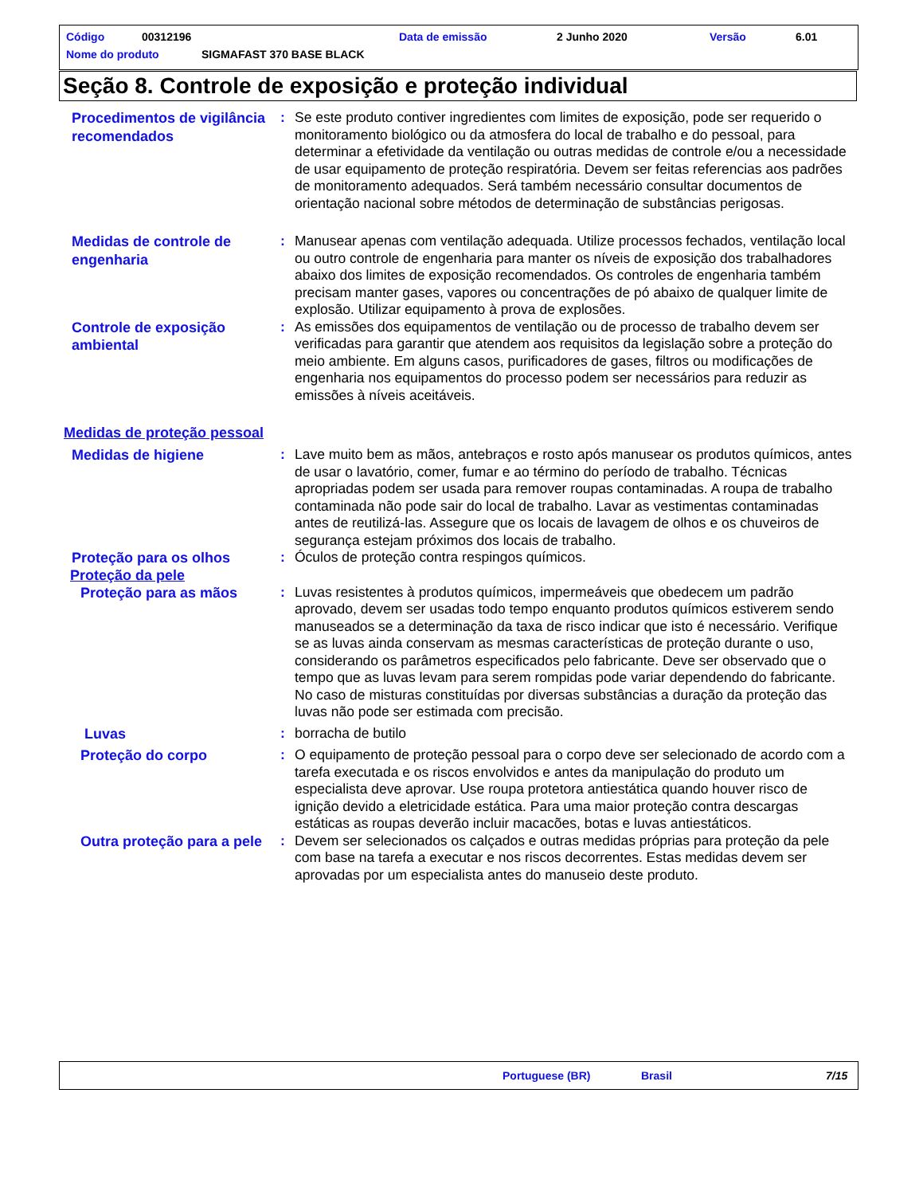Código 00312196 Data de emissão 2 Junho 2020 Versão 6.01
Nome do produto SIGMAFAST 370 BASE BLACK
Seção 8. Controle de exposição e proteção individual
Procedimentos de vigilância recomendados
: Se este produto contiver ingredientes com limites de exposição, pode ser requerido o monitoramento biológico ou da atmosfera do local de trabalho e do pessoal, para determinar a efetividade da ventilação ou outras medidas de controle e/ou a necessidade de usar equipamento de proteção respiratória. Devem ser feitas referencias aos padrões de monitoramento adequados. Será também necessário consultar documentos de orientação nacional sobre métodos de determinação de substâncias perigosas.
Medidas de controle de engenharia
: Manusear apenas com ventilação adequada. Utilize processos fechados, ventilação local ou outro controle de engenharia para manter os níveis de exposição dos trabalhadores abaixo dos limites de exposição recomendados. Os controles de engenharia também precisam manter gases, vapores ou concentrações de pó abaixo de qualquer limite de explosão. Utilizar equipamento à prova de explosões.
Controle de exposição ambiental
: As emissões dos equipamentos de ventilação ou de processo de trabalho devem ser verificadas para garantir que atendem aos requisitos da legislação sobre a proteção do meio ambiente. Em alguns casos, purificadores de gases, filtros ou modificações de engenharia nos equipamentos do processo podem ser necessários para reduzir as emissões à níveis aceitáveis.
Medidas de proteção pessoal
Medidas de higiene
: Lave muito bem as mãos, antebraços e rosto após manusear os produtos químicos, antes de usar o lavatório, comer, fumar e ao término do período de trabalho. Técnicas apropriadas podem ser usada para remover roupas contaminadas. A roupa de trabalho contaminada não pode sair do local de trabalho. Lavar as vestimentas contaminadas antes de reutilizá-las. Assegure que os locais de lavagem de olhos e os chuveiros de segurança estejam próximos dos locais de trabalho.
Proteção para os olhos
: Óculos de proteção contra respingos químicos.
Proteção da pele
Proteção para as mãos
: Luvas resistentes à produtos químicos, impermeáveis que obedecem um padrão aprovado, devem ser usadas todo tempo enquanto produtos químicos estiverem sendo manuseados se a determinação da taxa de risco indicar que isto é necessário. Verifique se as luvas ainda conservam as mesmas características de proteção durante o uso, considerando os parâmetros especificados pelo fabricante. Deve ser observado que o tempo que as luvas levam para serem rompidas pode variar dependendo do fabricante. No caso de misturas constituídas por diversas substâncias a duração da proteção das luvas não pode ser estimada com precisão.
Luvas
: borracha de butilo
Proteção do corpo
: O equipamento de proteção pessoal para o corpo deve ser selecionado de acordo com a tarefa executada e os riscos envolvidos e antes da manipulação do produto um especialista deve aprovar. Use roupa protetora antiestática quando houver risco de ignição devido a eletricidade estática. Para uma maior proteção contra descargas estáticas as roupas deverão incluir macacões, botas e luvas antiestáticos.
Outra proteção para a pele
: Devem ser selecionados os calçados e outras medidas próprias para proteção da pele com base na tarefa a executar e nos riscos decorrentes. Estas medidas devem ser aprovadas por um especialista antes do manuseio deste produto.
Portuguese (BR) Brasil 7/15